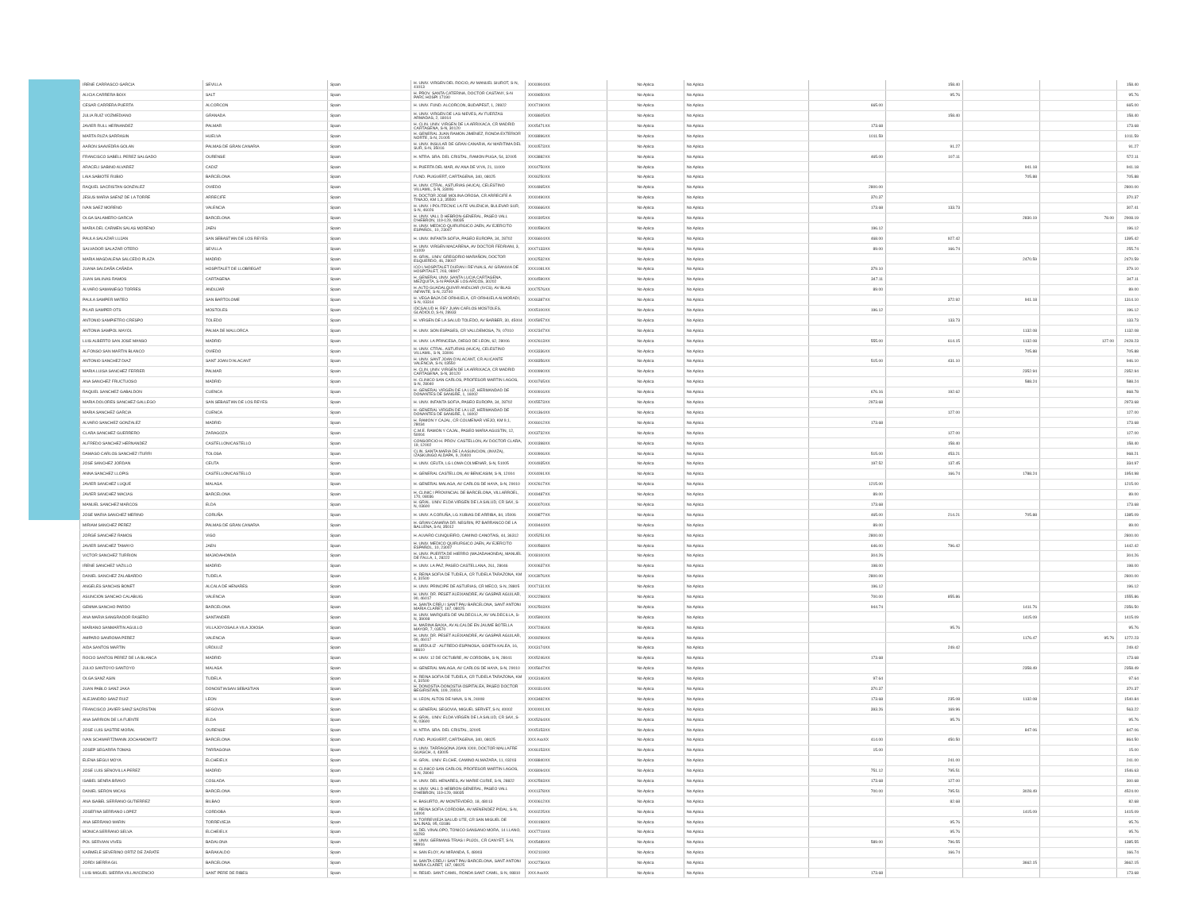| IRENE CARRASCO GARCIA | SEVILLA | Spain | H. UNIV. VIRGEN DEL ROCIO, AV MANUEL SIUROT, S-N, 41013 | XXX0904XX | No Aplica | No Aplica | | 158.40 | | | 158.40 |
| ALICIA CARRERA BOIX | SALT | Spain | H. PROV. SANTA CATERINA, DOCTOR CASTANY, S-N PARC HOSPI 17190 | XXX9650XX | No Aplica | No Aplica | | 95.76 | | | 95.76 |
| CESAR CARRERA PUERTA | ALCORCON | Spain | H. UNIV. FUND. ALCORCON, BUDAPEST, 1, 28922 | XXX7190XX | No Aplica | No Aplica | 665.00 | | | | 665.00 |
| JULIA RUIZ VOZMEDIANO | GRANADA | Spain | H. UNIV. VIRGEN DE LAS NIEVES, AV FUERZAS ARMADAS, 2, 18014 | XXX8605XX | No Aplica | No Aplica | | 158.40 | | | 158.40 |
| JAVIER RULL HERNANDEZ | PALMAR | Spain | H. CLIN. UNIV. VIRGEN DE LA ARRIXACA, CR MADRID CARTAGENA, S-N, 30120 | XXX5471XX | No Aplica | No Aplica | 173.68 | | | | 173.68 |
| MARTA RUZA SARRASIN | HUELVA | Spain | H. GENERAL JUAN RAMON JIMENEZ, RONDA EXTERIOR NORTE, S-N, 21005 | XXX8896XX | No Aplica | No Aplica | 1011.59 | | | | 1011.59 |
| AARON SAAVEDRA GOLAN | PALMAS DE GRAN CANARIA | Spain | H. UNIV. INSULAR DE GRAN CANARIA, AV MARITIMA DEL SUR, S-N, 35016 | XXX0573XX | No Aplica | No Aplica | | 91.27 | | | 91.27 |
| FRANCISCO SABELL PEREZ SALGADO | OURENSE | Spain | H. NTRA. SRA. DEL CRISTAL, RAMON PUGA, 54, 32005 | XXX3882XX | No Aplica | No Aplica | 465.00 | 107.11 | | | 572.11 |
| ARACELI SABINO ALVAREZ | CADIZ | Spain | H. PUERTA DEL MAR, AV ANA DE VIYA, 21, 11009 | XXX4750XX | No Aplica | No Aplica | | | 941.18 | | 941.18 |
| LAIA SABIOTE RUBIO | BARCELONA | Spain | FUND. PUIGVERT, CARTAGENA, 340, 08025 | XXX6250XX | No Aplica | No Aplica | | | 705.88 | | 705.88 |
| RAQUEL SACRISTAN GONZALEZ | OVIEDO | Spain | H. UNIV. CTRAL. ASTURIAS (HUCA), CELESTINO VILLAMIL, S-N, 33006 | XXX4865XX | No Aplica | No Aplica | 2800.00 | | | | 2800.00 |
| JESUS MARIA SAENZ DE LA TORRE | ARRECIFE | Spain | H. DOCTOR JOSE MOLINA OROSA, CR ARRECIFE A TINAJO, KM 1,3, 35500 | XXX0490XX | No Aplica | No Aplica | 370.37 | | | | 370.37 |
| IVAN SAEZ MORENO | VALENCIA | Spain | H. UNIV. I POLITECNIC LA FE VALENCIA, BULEVAR SUR, S-N, 46026 | XXX6666XX | No Aplica | No Aplica | 173.68 | 133.73 | | | 307.41 |
| OLGA SALAMERO GARCIA | BARCELONA | Spain | H. UNIV. VALL D HEBRON-GENERAL, PASEO VALL D'HEBRON, 119-129, 08035 | XXX0305XX | No Aplica | No Aplica | | | 2830.19 | 78.00 | 2908.19 |
| MARIA DEL CARMEN SALAS MORENO | JAEN | Spain | H. UNIV. MEDICO QUIRURGICO JAEN, AV EJERCITO ESPAÑOL, 10, 23007 | XXX0596XX | No Aplica | No Aplica | 196.12 | | | | 196.12 |
| PAULA SALAZAR LUJAN | SAN SEBASTIAN DE LOS REYES | Spain | H. UNIV. INFANTA SOFIA, PASEO EUROPA, 34, 28702 | XXX6604XX | No Aplica | No Aplica | 468.00 | 927.42 | | | 1395.42 |
| SALVADOR SALAZAR OTERO | SEVILLA | Spain | H. UNIV. VIRGEN MACARENA, AV DOCTOR FEDRIANI, 3, 41009 | XXX7133XX | No Aplica | No Aplica | 89.00 | 166.74 | | | 255.74 |
| MARIA MAGDALENA SALCEDO PLAZA | MADRID | Spain | H. GRAL. UNIV. GREGORIO MARAÑON, DOCTOR ESQUERDO, 46, 28007 | XXX2532XX | No Aplica | No Aplica | | | 2470.59 | | 2470.59 |
| JUANA SALDAÑA CAÑADA | HOSPITALET DE LLOBREGAT | Spain | ICO L'HOSPITALET DURAN I REYNALS, AV GRANVIA DE HOSPITALET, 203, 08907 | XXX1081XX | No Aplica | No Aplica | 379.10 | | | | 379.10 |
| JUAN SALINAS RAMOS | CARTAGENA | Spain | H. GENERAL UNIV. SANTA LUCIA CARTAGENA, MEZQUITA, S-N PARAJE LOS ARCOS, 30202 | XXX4590XX | No Aplica | No Aplica | 347.11 | | | | 347.11 |
| ALVARO SAMANIEGO TORRES | ANDUJAR | Spain | H. ALTO GUADALQUIVIR ANDUJAR (IVCS), AV BLAS INFANTE, S-N, 23740 | XXX7576XX | No Aplica | No Aplica | 89.00 | | | | 89.00 |
| PAULA SAMPER MATEO | SAN BARTOLOME | Spain | H. VEGA BAJA DE ORIHUELA, CR ORIHUELA ALMORADI, S-N, 03314 | XXX6387XX | No Aplica | No Aplica | | 372.92 | 941.18 | | 1314.10 |
| PILAR SAMPER OTS | MOSTOLES | Spain | IDCSALUD H. REY JUAN CARLOS MOSTOLES, GLADIOLO, S-N, 28933 | XXX5100XX | No Aplica | No Aplica | 196.12 | | | | 196.12 |
| ANTONIO SAMPIETRO CRESPO | TOLEDO | Spain | H. VIRGEN DE LA SALUD TOLEDO, AV BARBER, 30, 45004 | XXX5957XX | No Aplica | No Aplica | | 133.73 | | | 133.73 |
| ANTONIA SAMPOL MAYOL | PALMA DE MALLORCA | Spain | H. UNIV. SON ESPASES, CR VALLDEMOSA, 79, 07010 | XXX2347XX | No Aplica | No Aplica | | | 1132.08 | | 1132.08 |
| LUIS ALBERTO SAN JOSE MANSO | MADRID | Spain | H. UNIV. LA PRINCESA, DIEGO DE LEON, 62, 28006 | XXX2613XX | No Aplica | No Aplica | 555.00 | 614.15 | 1132.08 | 127.00 | 2428.23 |
| ALFONSO SAN MARTIN BLANCO | OVIEDO | Spain | H. UNIV. CTRAL. ASTURIAS (HUCA), CELESTINO VILLAMIL, S-N, 33006 | XXX3336XX | No Aplica | No Aplica | | | 705.88 | | 705.88 |
| ANTONIO SANCHEZ DIAZ | SANT JOAN D'ALACANT | Spain | H. UNIV. SANT JOAN D'ALACANT, CR ALICANTE VALENCIA, S-N, 03550 | XXX8356XX | No Aplica | No Aplica | 515.00 | 431.10 | | | 946.10 |
| MARIA LUISA SANCHEZ FERRER | PALMAR | Spain | H. CLIN. UNIV. VIRGEN DE LA ARRIXACA, CR MADRID CARTAGENA, S-N, 30120 | XXX0990XX | No Aplica | No Aplica | | | 2352.94 | | 2352.94 |
| ANA SANCHEZ FRUCTUOSO | MADRID | Spain | H. CLINICO SAN CARLOS, PROFESOR MARTIN LAGOS, S-N, 28040 | XXX0765XX | No Aplica | No Aplica | | | 588.24 | | 588.24 |
| RAQUEL SANCHEZ GABALDON | CUENCA | Spain | H. GENERAL VIRGEN DE LA LUZ, HERMANDAD DE DONANTES DE SANGRE, 1, 16002 | XXX0916XX | No Aplica | No Aplica | 676.16 | 192.62 | | | 868.78 |
| MARIA DOLORES SANCHEZ GALLEGO | SAN SEBASTIAN DE LOS REYES | Spain | H. UNIV. INFANTA SOFIA, PASEO EUROPA, 34, 28702 | XXX5573XX | No Aplica | No Aplica | 2973.68 | | | | 2973.68 |
| MARIA SANCHEZ GARCIA | CUENCA | Spain | H. GENERAL VIRGEN DE LA LUZ, HERMANDAD DE DONANTES DE SANGRE, 1, 16002 | XXX1364XX | No Aplica | No Aplica | | 127.00 | | | 127.00 |
| ALVARO SANCHEZ GONZALEZ | MADRID | Spain | H. RAMON Y CAJAL, CR COLMENAR VIEJO, KM 9,1, 28034 | XXX6012XX | No Aplica | No Aplica | 173.68 | | | | 173.68 |
| CLARA SANCHEZ GUERRERO | ZARAGOZA | Spain | C.M.E. RAMON Y CAJAL, PASEO MARIA AGUSTIN, 12, 50004 | XXX3732XX | No Aplica | No Aplica | | 127.00 | | | 127.00 |
| ALFREDO SANCHEZ HERNANDEZ | CASTELLON/CASTELLO | Spain | CONSORCIO H. PROV. CASTELLON, AV DOCTOR CLARA, 19, 12002 | XXX0398XX | No Aplica | No Aplica | | 158.40 | | | 158.40 |
| DAMASO CARLOS SANCHEZ ITURRI | TOLOSA | Spain | CLIN. SANTA MARIA DE LA ASUNCION, (INVIZA), IZASKUNGO ALDAPA, 9, 20400 | XXX0906XX | No Aplica | No Aplica | 515.00 | 453.21 | | | 968.21 |
| JOSE SANCHEZ JORDAN | CEUTA | Spain | H. UNIV. CEUTA, LG LOMA COLMENAR, S-N, 51005 | XXX4935XX | No Aplica | No Aplica | 197.52 | 137.45 | | | 334.97 |
| ANNA SANCHEZ LLOPIS | CASTELLON/CASTELLO | Spain | H. GENERAL CASTELLON, AV BENICASIM, S-N, 12004 | XXX4091XX | No Aplica | No Aplica | | 166.74 | 1788.24 | | 1954.98 |
| JAVIER SANCHEZ LUQUE | MALAGA | Spain | H. GENERAL MALAGA, AV CARLOS DE HAYA, S-N, 29010 | XXX2617XX | No Aplica | No Aplica | 1215.00 | | | | 1215.00 |
| JAVIER SANCHEZ MACIAS | BARCELONA | Spain | H. CLINIC I PROVINCIAL DE BARCELONA, VILLARROEL, 170, 08036 | XXX9487XX | No Aplica | No Aplica | 89.00 | | | | 89.00 |
| MANUEL SANCHEZ MARCOS | ELDA | Spain | H. GRAL. UNIV. ELDA VIRGEN DE LA SALUD, CR SAX, S-N, 03600 | XXX0070XX | No Aplica | No Aplica | 173.68 | | | | 173.68 |
| JOSE MARIA SANCHEZ MERINO | CORUÑA | Spain | H. UNIV. A CORUÑA, LG XUBIAS DE ARRIBA, 84, 15006 | XXX9877XX | No Aplica | No Aplica | 465.00 | 214.21 | 705.88 | | 1385.09 |
| MIRIAM SANCHEZ PEREZ | PALMAS DE GRAN CANARIA | Spain | H. GRAN CANARIA DR. NEGRIN, PZ BARRANCO DE LA BALLENA, S-N, 35012 | XXX9444XX | No Aplica | No Aplica | 89.00 | | | | 89.00 |
| JORGE SANCHEZ RAMOS | VIGO | Spain | H. ALVARO CUNQUEIRO, CAMINO CANOTAIS, 44, 36312 | XXX5251XX | No Aplica | No Aplica | 2800.00 | | | | 2800.00 |
| JAVIER SANCHEZ TAMAYO | JAEN | Spain | H. UNIV. MEDICO QUIRURGICO JAEN, AV EJERCITO ESPAÑOL, 10, 23007 | XXX0568XX | No Aplica | No Aplica | 646.00 | 796.42 | | | 1442.42 |
| VICTOR SANCHEZ TURRION | MAJADAHONDA | Spain | H. UNIV. PUERTA DE HIERRO (MAJADAHONDA), MANUEL DE FALLA, 1, 28222 | XXX8100XX | No Aplica | No Aplica | 304.26 | | | | 304.26 |
| IRENE SANCHEZ VAZILLO | MADRID | Spain | H. UNIV. LA PAZ, PASEO CASTELLANA, 261, 28046 | XXX0637XX | No Aplica | No Aplica | 198.00 | | | | 198.00 |
| DANIEL SANCHEZ ZALABARDO | TUDELA | Spain | H. REINA SOFIA DE TUDELA, CR TUDELA TARAZONA, KM 4, 31500 | XXX3976XX | No Aplica | No Aplica | 2800.00 | | | | 2800.00 |
| ANGELES SANCHIS BONET | ALCALA DE HENARES | Spain | H. UNIV. PRINCIPE DE ASTURIAS, CR MECO, S-N, 28805 | XXX7131XX | No Aplica | No Aplica | 196.12 | | | | 196.12 |
| ASUNCION SANCHO CALABUIG | VALENCIA | Spain | H. UNIV. DR. PESET ALEIXANDRE, AV GASPAR AGUILAR, 90, 46017 | XXX2298XX | No Aplica | No Aplica | 700.00 | 855.86 | | | 1555.86 |
| GEMMA SANCHO PARDO | BARCELONA | Spain | H. SANTA CREU I SANT PAU BARCELONA, SANT ANTONI MARIA CLARET, 167, 08025 | XXX2503XX | No Aplica | No Aplica | 944.74 | | 1411.76 | | 2356.50 |
| ANA MARIA SANGRADOR RASERO | SANTANDER | Spain | H. UNIV. MARQUES DE VALDECILLA, AV VALDECILLA, S-N, 39008 | XXX5900XX | No Aplica | No Aplica | | | 1415.09 | | 1415.09 |
| MARIANO SANMARTIN AGULLO | VILLAJOYOSA/LA VILA JOIOSA | Spain | H. MARINA BAIXA, AV ALCALDE EN JAUME BOTELLA MAYOR, 7, 03570 | XXX7246XX | No Aplica | No Aplica | | 95.76 | | | 95.76 |
| AMPARO SANROMA PEREZ | VALENCIA | Spain | H. UNIV. DR. PESET ALEIXANDRE, AV GASPAR AGUILAR, 90, 46017 | XXX9299XX | No Aplica | No Aplica | | | 1176.47 | 95.76 | 1272.23 |
| AIDA SANTOS MARTIN | URDULIZ | Spain | H. URDULIZ - ALFREDO ESPINOSA, GOIETA KALEA, 16, 48610 | XXX3174XX | No Aplica | No Aplica | | 249.42 | | | 249.42 |
| ROCIO SANTOS PEREZ DE LA BLANCA | MADRID | Spain | H. UNIV. 12 DE OCTUBRE, AV CORDOBA, S-N, 28041 | XXX5246XX | No Aplica | No Aplica | 173.68 | | | | 173.68 |
| JULIO SANTOYO SANTOYO | MALAGA | Spain | H. GENERAL MALAGA, AV CARLOS DE HAYA, S-N, 29010 | XXX5647XX | No Aplica | No Aplica | | | 2358.49 | | 2358.49 |
| OLGA SANZ ASIN | TUDELA | Spain | H. REINA SOFIA DE TUDELA, CR TUDELA TARAZONA, KM 4, 31500 | XXX3146XX | No Aplica | No Aplica | 97.64 | | | | 97.64 |
| JUAN PABLO SANZ JAKA | DONOSTIA/SAN SEBASTIAN | Spain | H. DONOSTIA-DONOSTIA OSPITALEA, PASEO DOCTOR BEGIRISTAIN, 109, 20014 | XXX0314XX | No Aplica | No Aplica | 370.37 | | | | 370.37 |
| ALEJANDRO SANZ RUIZ | LEON | Spain | H. LEON, ALTOS DE NAVA, S-N, 24008 | XXX3482XX | No Aplica | No Aplica | 173.68 | 235.08 | 1132.08 | | 1540.84 |
| FRANCISCO JAVIER SANZ SACRISTAN | SEGOVIA | Spain | H. GENERAL SEGOVIA, MIGUEL SERVET, S-N, 40002 | XXX0001XX | No Aplica | No Aplica | 393.26 | 169.96 | | | 563.22 |
| ANA SARRION DE LA FUENTE | ELDA | Spain | H. GRAL. UNIV. ELDA VIRGEN DE LA SALUD, CR SAX, S-N, 03600 | XXX5264XX | No Aplica | No Aplica | | 95.76 | | | 95.76 |
| JOSE LUIS SASTRE MORAL | OURENSE | Spain | H. NTRA. SRA. DEL CRISTAL, 32005 | XXX5153XX | No Aplica | No Aplica | | | 847.06 | | 847.06 |
| IVAN SCHWARTZMANN JOCHAMOWITZ | BARCELONA | Spain | FUND. PUIGVERT, CARTAGENA, 340, 08025 | XXX AxxXX | No Aplica | No Aplica | 414.00 | 450.50 | | | 864.50 |
| JOSEP SEGARRA TOMAS | TARRAGONA | Spain | H. UNIV. TARRAGONA JOAN XXIII, DOCTOR MALLAFRE GUASCH, 4, 43005 | XXX6153XX | No Aplica | No Aplica | 15.00 | | | | 15.00 |
| ELENA SEGUI MOYA | ELCHE/ELX | Spain | H. GRAL. UNIV. ELCHE, CAMINO ALMAZARA, 11, 03203 | XXX8840XX | No Aplica | No Aplica | | 241.00 | | | 241.00 |
| JOSE LUIS SENOVILLA PEREZ | MADRID | Spain | H. CLINICO SAN CARLOS, PROFESOR MARTIN LAGOS, S-N, 28040 | XXX8094XX | No Aplica | No Aplica | 751.12 | 795.51 | | | 1546.63 |
| ISABEL SENRA BRAVO | COSLADA | Spain | H. UNIV. DEL HENARES, AV MARIE CURIE, S-N, 28822 | XXX2593XX | No Aplica | No Aplica | 173.68 | 127.00 | | | 300.68 |
| DANIEL SERON MICAS | BARCELONA | Spain | H. UNIV. VALL D HEBRON-GENERAL, PASEO VALL D'HEBRON, 119-129, 08035 | XXX1378XX | No Aplica | No Aplica | 700.00 | 795.51 | 3028.49 | | 4524.00 |
| ANA ISABEL SERRANO GUTIERREZ | BILBAO | Spain | H. BASURTO, AV MONTEVIDEO, 18, 48013 | XXX0612XX | No Aplica | No Aplica | | 82.68 | | | 82.68 |
| JOSEFINA SERRANO LOPEZ | CORDOBA | Spain | H. REINA SOFIA CORDOBA, AV MENENDEZ PIDAL, S-N, 14004 | XXX0225XX | No Aplica | No Aplica | | | 1415.09 | | 1415.09 |
| ANA SERRANO MARIN | TORREVIEJA | Spain | H. TORREVIEJA SALUD UTE, CR SAN MIGUEL DE SALINAS, 95, 03186 | XXX0198XX | No Aplica | No Aplica | | 95.76 | | | 95.76 |
| MONICA SERRANO SELVA | ELCHE/ELX | Spain | H. DEL VINALOPO, TONICO SANSANO MORA, 14 LLANO, 03293 | XXX7719XX | No Aplica | No Aplica | | 95.76 | | | 95.76 |
| POL SERVIAN VIVES | BADALONA | Spain | H. UNIV. GERMANS TRIAS I PUJOL, CR CANYET, S-N, 08916 | XXX5489XX | No Aplica | No Aplica | 589.00 | 796.55 | | | 1385.55 |
| KARMELE SEVERINO ORTIZ DE ZARATE | BARAKALDO | Spain | H. SAN ELOY, AV MIRANDA, 5, 48903 | XXX2119XX | No Aplica | No Aplica | | 166.74 | | | 166.74 |
| JORDI SIERRA GIL | BARCELONA | Spain | H. SANTA CREU I SANT PAU BARCELONA, SANT ANTONI MARIA CLARET, 167, 08025 | XXX2736XX | No Aplica | No Aplica | | | 3662.15 | | 3662.15 |
| LUIS MIGUEL SIERRA VILLAVICENCIO | SANT PERE DE RIBES | Spain | H. RESID. SANT CAMIL, RONDA SANT CAMIL, S-N, 08810 | XXX AxxXX | No Aplica | No Aplica | 173.68 | | | | 173.68 |